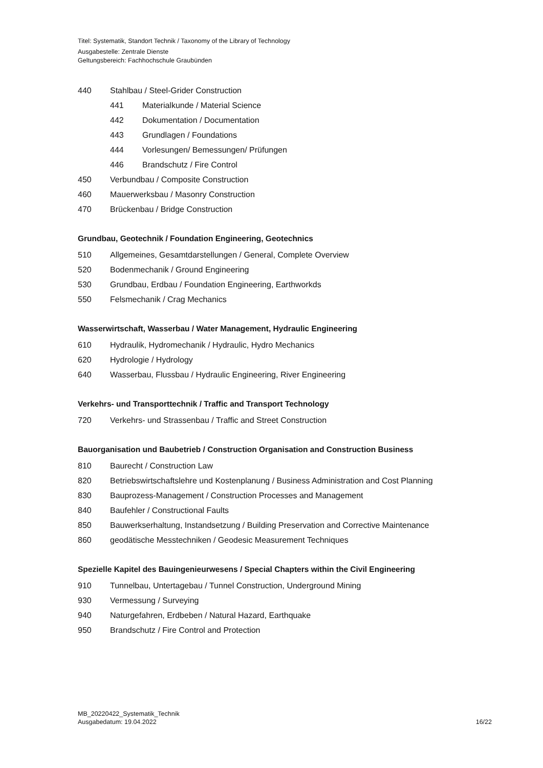Titel: Systematik, Standort Technik / Taxonomy of the Library of Technology
Ausgabestelle: Zentrale Dienste
Geltungsbereich: Fachhochschule Graubünden
440 Stahlbau / Steel-Grider Construction
441 Materialkunde / Material Science
442 Dokumentation / Documentation
443 Grundlagen / Foundations
444 Vorlesungen/ Bemessungen/ Prüfungen
446 Brandschutz / Fire Control
450 Verbundbau / Composite Construction
460 Mauerwerksbau / Masonry Construction
470 Brückenbau / Bridge Construction
Grundbau, Geotechnik / Foundation Engineering, Geotechnics
510 Allgemeines, Gesamtdarstellungen / General, Complete Overview
520 Bodenmechanik / Ground Engineering
530 Grundbau, Erdbau / Foundation Engineering, Earthworkds
550 Felsmechanik / Crag Mechanics
Wasserwirtschaft, Wasserbau / Water Management, Hydraulic Engineering
610 Hydraulik, Hydromechanik / Hydraulic, Hydro Mechanics
620 Hydrologie / Hydrology
640 Wasserbau, Flussbau / Hydraulic Engineering, River Engineering
Verkehrs- und Transporttechnik / Traffic and Transport Technology
720 Verkehrs- und Strassenbau / Traffic and Street Construction
Bauorganisation und Baubetrieb / Construction Organisation and Construction Business
810 Baurecht / Construction Law
820 Betriebswirtschaftslehre und Kostenplanung / Business Administration and Cost Planning
830 Bauprozess-Management / Construction Processes and Management
840 Baufehler / Constructional Faults
850 Bauwerkserhaltung, Instandsetzung / Building Preservation and Corrective Maintenance
860 geodätische Messtechniken / Geodesic Measurement Techniques
Spezielle Kapitel des Bauingenieurwesens / Special Chapters within the Civil Engineering
910 Tunnelbau, Untertagebau / Tunnel Construction, Underground Mining
930 Vermessung / Surveying
940 Naturgefahren, Erdbeben / Natural Hazard, Earthquake
950 Brandschutz / Fire Control and Protection
MB_20220422_Systematik_Technik
Ausgabedatum: 19.04.2022
16/22